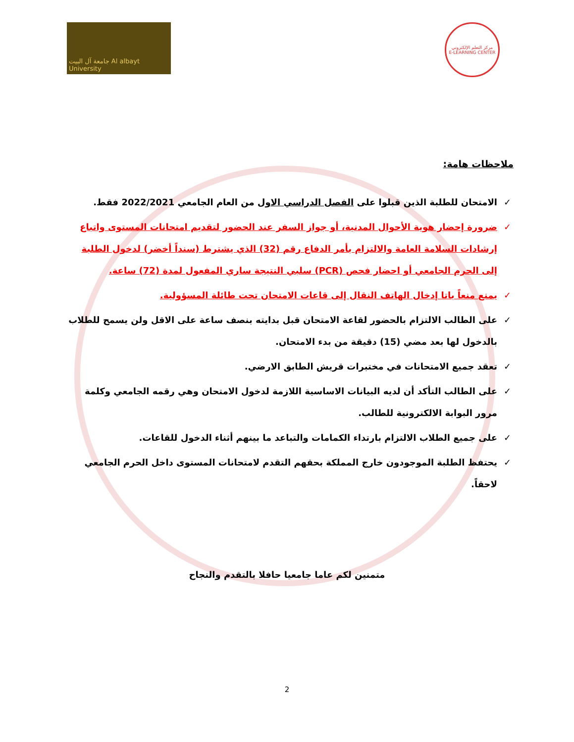جامعة آل البيت Al albayt University
مركز التعلم الإلكتروني
E-LEARNING CENTER
ملاحظات هامة:
✓ الامتحان للطلبة الذين قبلوا على الفصل الدراسي الاول من العام الجامعي 2022/2021 فقط.
✓ ضرورة إحضار هوية الأحوال المدنية، أو جواز السفر عند الحضور لتقديم امتحانات المستوى واتباع إرشادات السلامة العامة والالتزام بأمر الدفاع رقم (32) الذي يشترط (سنداً أخضر) لدخول الطلبة إلى الحرم الجامعي أو احضار فحص (PCR) سلبي النتيجة ساري المفعول لمدة (72) ساعة.
✓ يمنع منعاً باتا إدخال الهاتف النقال إلى قاعات الامتحان تحت طائلة المسؤولية.
✓ على الطالب الالتزام بالحضور لقاعة الامتحان قبل بدايته بنصف ساعة على الاقل ولن يسمح للطلاب بالدخول لها بعد مضي (15) دقيقة من بدء الامتحان.
✓ تعقد جميع الامتحانات في مختبرات قريش الطابق الارضي.
✓ على الطالب التأكد أن لديه البيانات الاساسية اللازمة لدخول الامتحان وهي رقمه الجامعي وكلمة مرور البوابة الالكترونية للطالب.
✓ على جميع الطلاب الالتزام بارتداء الكمامات والتباعد ما بينهم أثناء الدخول للقاعات.
✓ يحتفظ الطلبة الموجودون خارج المملكة بحقهم التقدم لامتحانات المستوى داخل الحرم الجامعي لاحقاً.
متمنين لكم عاما جامعيا حافلا بالتقدم والنجاح
2